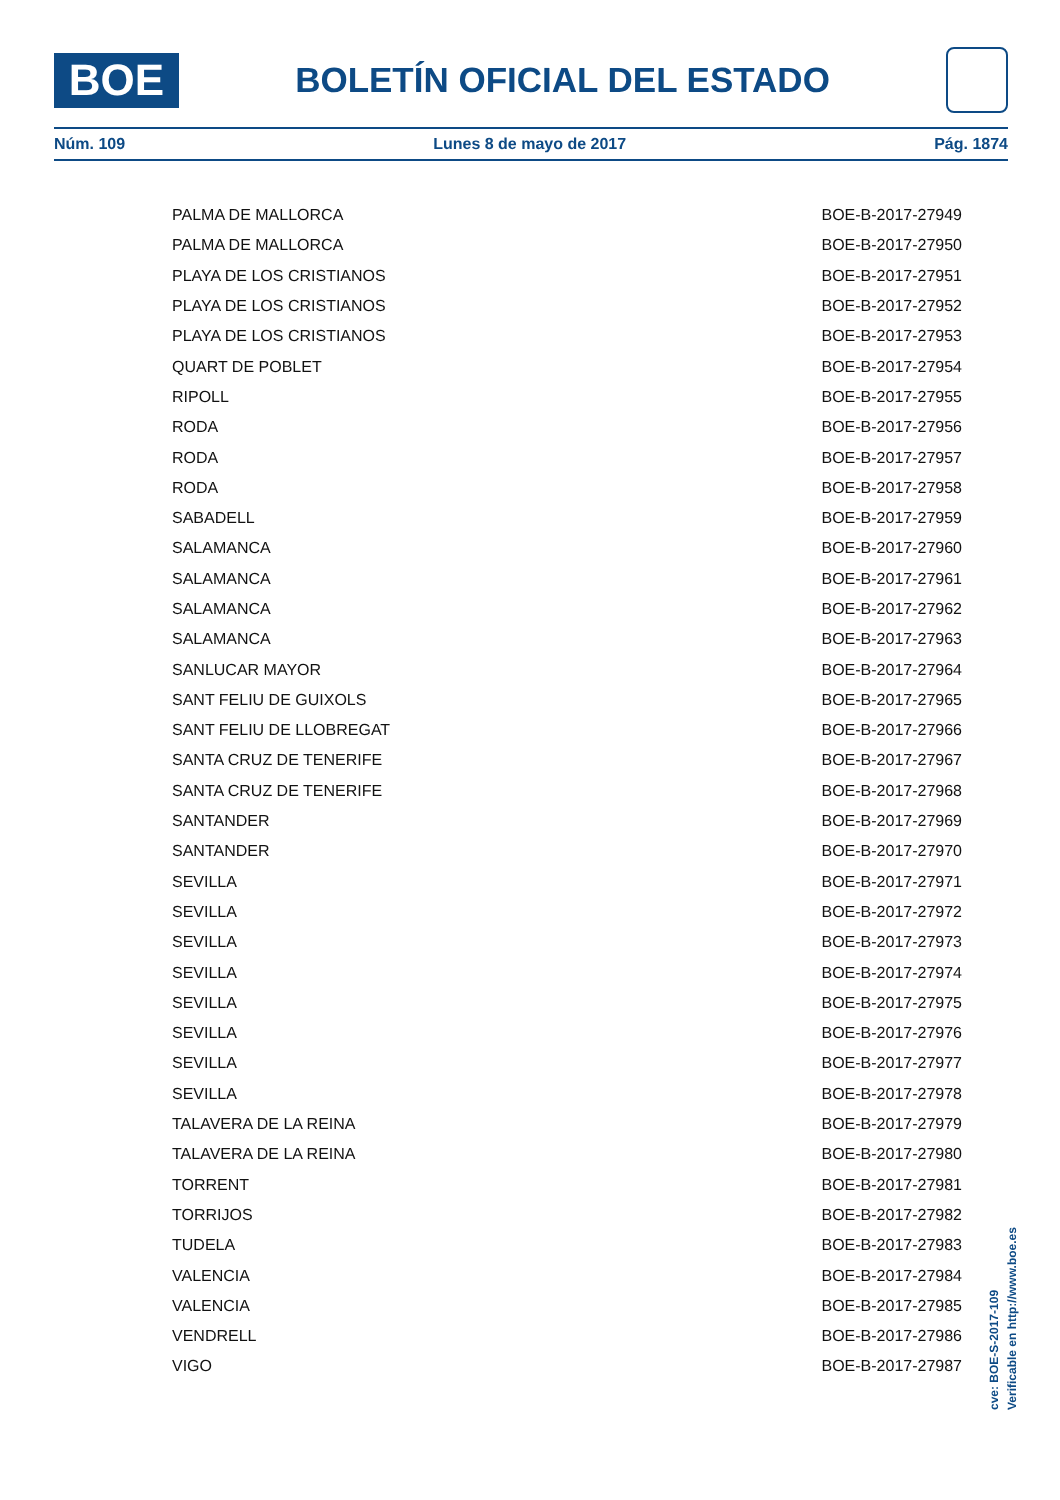BOE
BOLETÍN OFICIAL DEL ESTADO
Núm. 109 Lunes 8 de mayo de 2017 Pág. 1874
| PALMA DE MALLORCA | BOE-B-2017-27949 |
| PALMA DE MALLORCA | BOE-B-2017-27950 |
| PLAYA DE LOS CRISTIANOS | BOE-B-2017-27951 |
| PLAYA DE LOS CRISTIANOS | BOE-B-2017-27952 |
| PLAYA DE LOS CRISTIANOS | BOE-B-2017-27953 |
| QUART DE POBLET | BOE-B-2017-27954 |
| RIPOLL | BOE-B-2017-27955 |
| RODA | BOE-B-2017-27956 |
| RODA | BOE-B-2017-27957 |
| RODA | BOE-B-2017-27958 |
| SABADELL | BOE-B-2017-27959 |
| SALAMANCA | BOE-B-2017-27960 |
| SALAMANCA | BOE-B-2017-27961 |
| SALAMANCA | BOE-B-2017-27962 |
| SALAMANCA | BOE-B-2017-27963 |
| SANLUCAR MAYOR | BOE-B-2017-27964 |
| SANT FELIU DE GUIXOLS | BOE-B-2017-27965 |
| SANT FELIU DE LLOBREGAT | BOE-B-2017-27966 |
| SANTA CRUZ DE TENERIFE | BOE-B-2017-27967 |
| SANTA CRUZ DE TENERIFE | BOE-B-2017-27968 |
| SANTANDER | BOE-B-2017-27969 |
| SANTANDER | BOE-B-2017-27970 |
| SEVILLA | BOE-B-2017-27971 |
| SEVILLA | BOE-B-2017-27972 |
| SEVILLA | BOE-B-2017-27973 |
| SEVILLA | BOE-B-2017-27974 |
| SEVILLA | BOE-B-2017-27975 |
| SEVILLA | BOE-B-2017-27976 |
| SEVILLA | BOE-B-2017-27977 |
| SEVILLA | BOE-B-2017-27978 |
| TALAVERA DE LA REINA | BOE-B-2017-27979 |
| TALAVERA DE LA REINA | BOE-B-2017-27980 |
| TORRENT | BOE-B-2017-27981 |
| TORRIJOS | BOE-B-2017-27982 |
| TUDELA | BOE-B-2017-27983 |
| VALENCIA | BOE-B-2017-27984 |
| VALENCIA | BOE-B-2017-27985 |
| VENDRELL | BOE-B-2017-27986 |
| VIGO | BOE-B-2017-27987 |
cve: BOE-S-2017-109
Verificable en http://www.boe.es